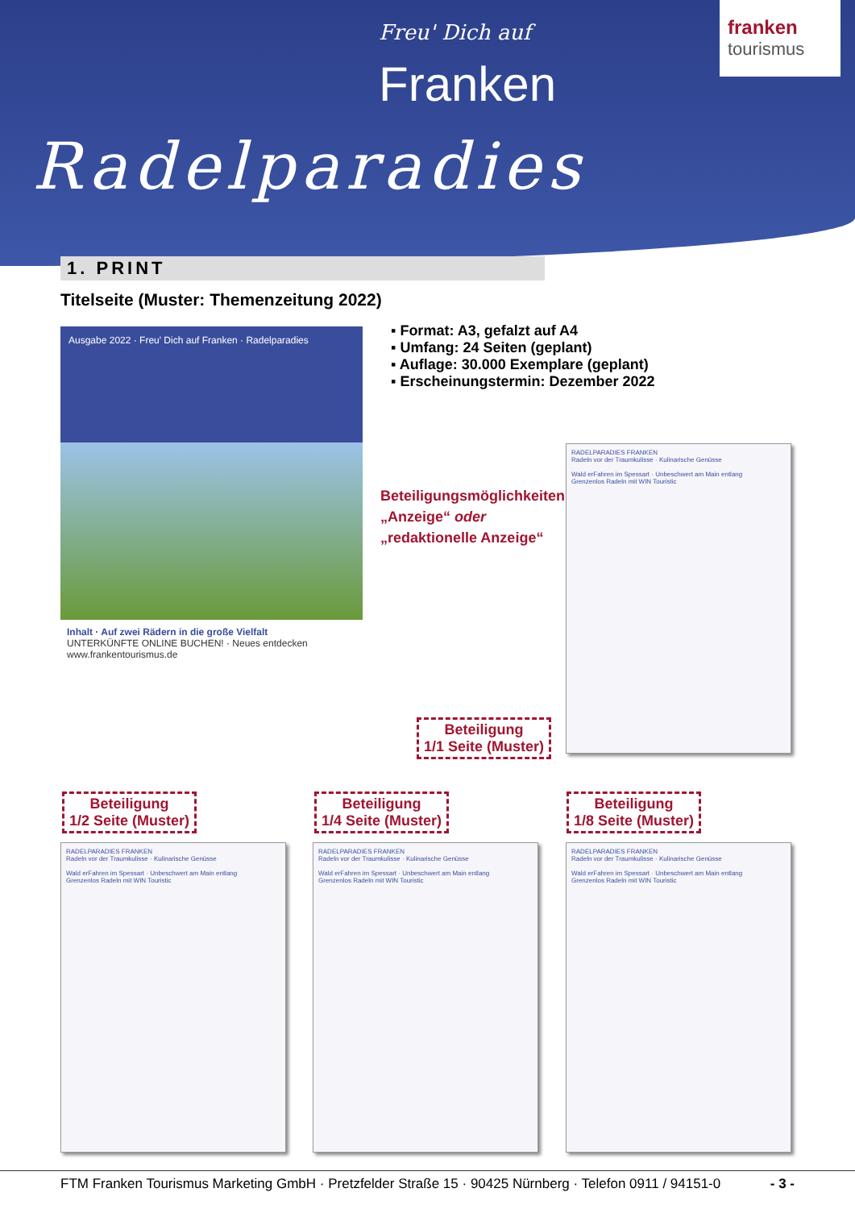Freu' Dich auf
Franken
Radelparadies
franken
tourismus
1. PRINT
Titelseite (Muster: Themenzeitung 2022)
Ausgabe 2022 · Freu' Dich auf Franken · Radelparadies
Inhalt · Auf zwei Rädern in die große Vielfalt
UNTERKÜNFTE ONLINE BUCHEN! · Neues entdecken
www.frankentourismus.de
▪ Format: A3, gefalzt auf A4
▪ Umfang: 24 Seiten (geplant)
▪ Auflage: 30.000 Exemplare (geplant)
▪ Erscheinungstermin: Dezember 2022
Beteiligungsmöglichkeiten:
„Anzeige“ oder
„redaktionelle Anzeige“
RADELPARADIES FRANKEN
Radeln vor der Traumkulisse · Kulinarische Genüsse
Wald erFahren im Spessart · Unbeschwert am Main entlang
Grenzenlos Radeln mit WIN Touristic
Beteiligung
1/1 Seite (Muster)
Beteiligung
1/2 Seite (Muster)
Beteiligung
1/4 Seite (Muster)
Beteiligung
1/8 Seite (Muster)
RADELPARADIES FRANKEN
Radeln vor der Traumkulisse · Kulinarische Genüsse
Wald erFahren im Spessart · Unbeschwert am Main entlang
Grenzenlos Radeln mit WIN Touristic
RADELPARADIES FRANKEN
Radeln vor der Traumkulisse · Kulinarische Genüsse
Wald erFahren im Spessart · Unbeschwert am Main entlang
Grenzenlos Radeln mit WIN Touristic
RADELPARADIES FRANKEN
Radeln vor der Traumkulisse · Kulinarische Genüsse
Wald erFahren im Spessart · Unbeschwert am Main entlang
Grenzenlos Radeln mit WIN Touristic
FTM Franken Tourismus Marketing GmbH · Pretzfelder Straße 15 · 90425 Nürnberg · Telefon 0911 / 94151-0 - 3 -